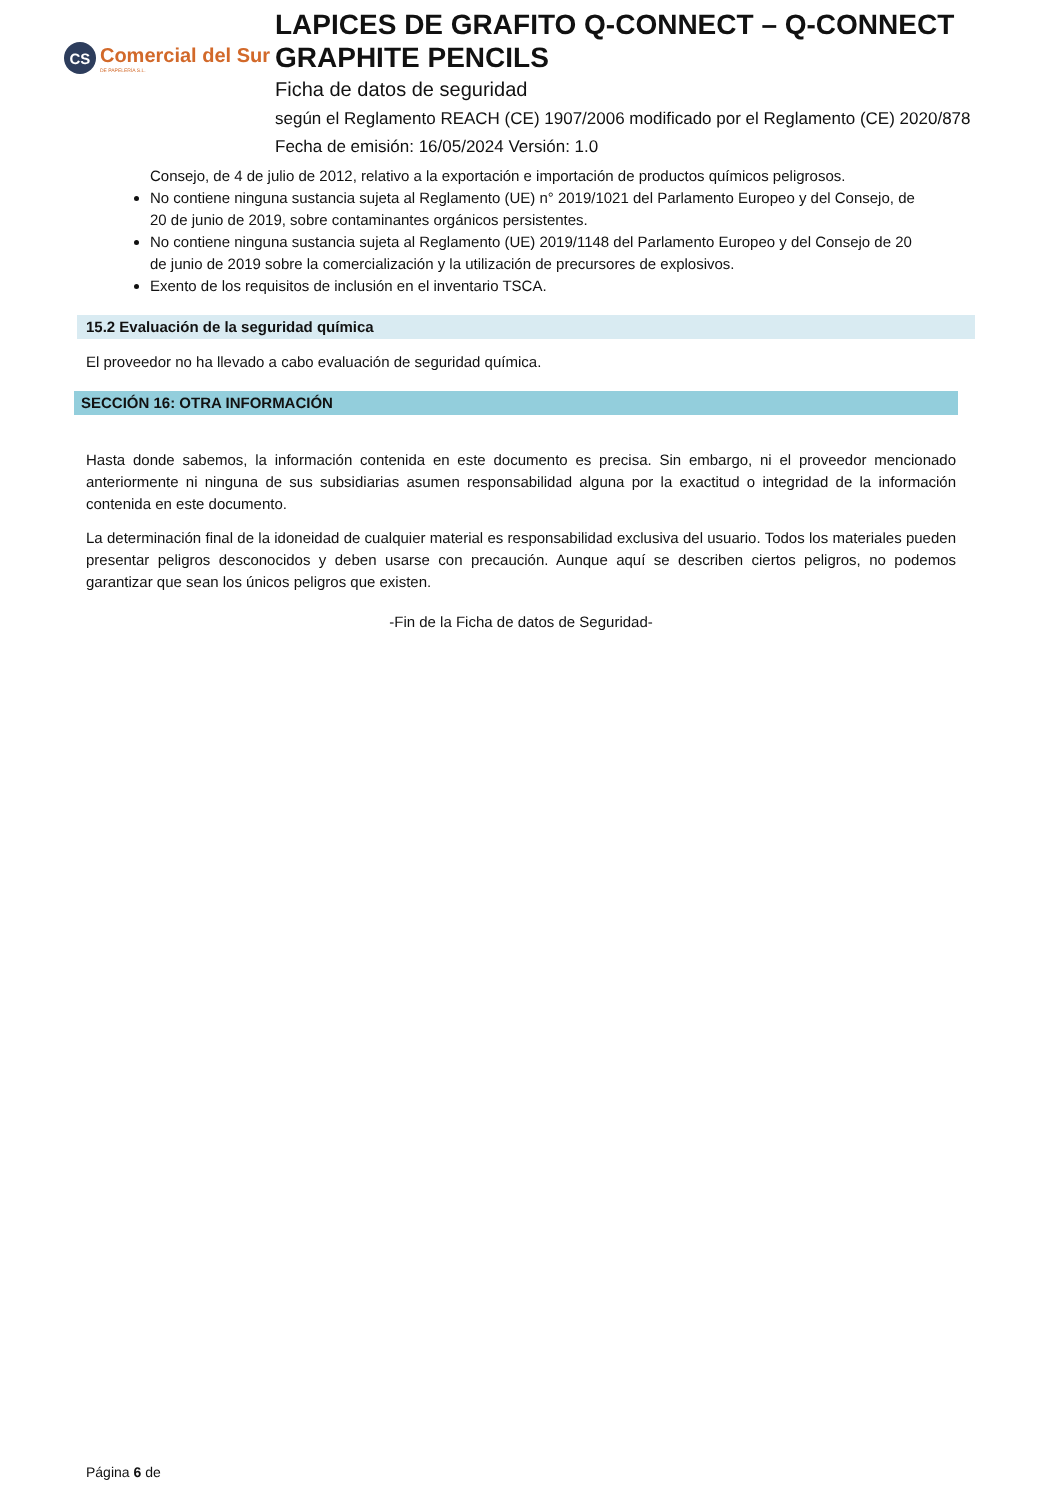CS
Comercial del Sur
DE PAPELERÍA S.L.
LAPICES DE GRAFITO Q-CONNECT – Q-CONNECT
GRAPHITE PENCILS
Ficha de datos de seguridad
según el Reglamento REACH (CE) 1907/2006 modificado por el Reglamento (CE) 2020/878
Fecha de emisión: 16/05/2024 Versión: 1.0
Consejo, de 4 de julio de 2012, relativo a la exportación e importación de productos químicos peligrosos.
No contiene ninguna sustancia sujeta al Reglamento (UE) n° 2019/1021 del Parlamento Europeo y del Consejo, de 20 de junio de 2019, sobre contaminantes orgánicos persistentes.
No contiene ninguna sustancia sujeta al Reglamento (UE) 2019/1148 del Parlamento Europeo y del Consejo de 20 de junio de 2019 sobre la comercialización y la utilización de precursores de explosivos.
Exento de los requisitos de inclusión en el inventario TSCA.
15.2 Evaluación de la seguridad química
El proveedor no ha llevado a cabo evaluación de seguridad química.
SECCIÓN 16: OTRA INFORMACIÓN
Hasta donde sabemos, la información contenida en este documento es precisa. Sin embargo, ni el proveedor mencionado anteriormente ni ninguna de sus subsidiarias asumen responsabilidad alguna por la exactitud o integridad de la información contenida en este documento.
La determinación final de la idoneidad de cualquier material es responsabilidad exclusiva del usuario. Todos los materiales pueden presentar peligros desconocidos y deben usarse con precaución. Aunque aquí se describen ciertos peligros, no podemos garantizar que sean los únicos peligros que existen.
-Fin de la Ficha de datos de Seguridad-
Página 6 de